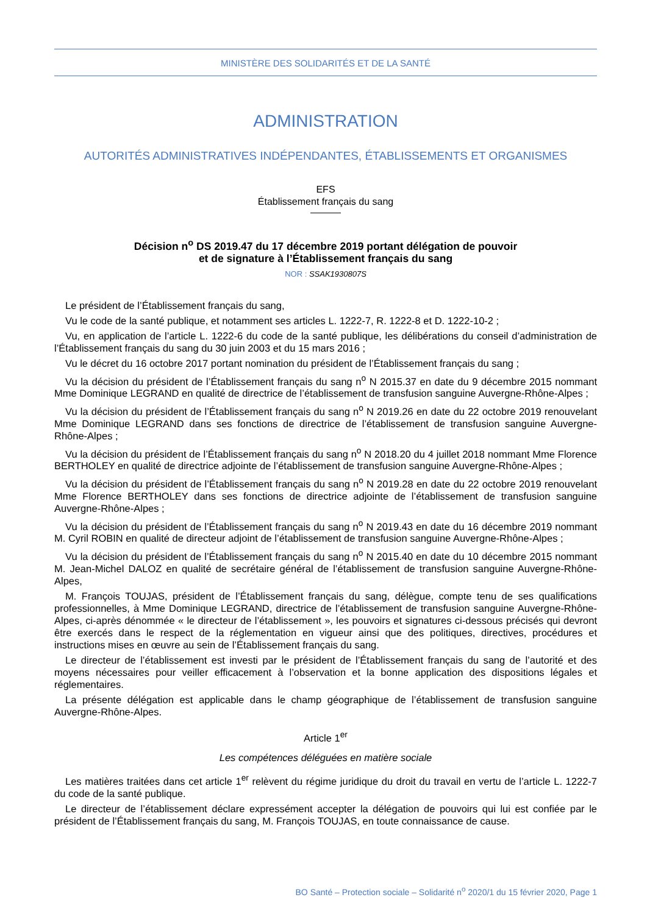MINISTÈRE DES SOLIDARITÉS ET DE LA SANTÉ
ADMINISTRATION
AUTORITÉS ADMINISTRATIVES INDÉPENDANTES, ÉTABLISSEMENTS ET ORGANISMES
EFS
Établissement français du sang
Décision n<sup>o</sup> DS 2019.47 du 17 décembre 2019 portant délégation de pouvoir
et de signature à l’Établissement français du sang
NOR : SSAK1930807S
Le président de l’Établissement français du sang,
Vu le code de la santé publique, et notamment ses articles L. 1222-7, R. 1222-8 et D. 1222-10-2 ;
Vu, en application de l’article L. 1222-6 du code de la santé publique, les délibérations du conseil d’administration de l’Établissement français du sang du 30 juin 2003 et du 15 mars 2016 ;
Vu le décret du 16 octobre 2017 portant nomination du président de l’Établissement français du sang ;
Vu la décision du président de l’Établissement français du sang n<sup>o</sup> N 2015.37 en date du 9 décembre 2015 nommant Mme Dominique LEGRAND en qualité de directrice de l’établissement de transfusion sanguine Auvergne-Rhône-Alpes ;
Vu la décision du président de l’Établissement français du sang n<sup>o</sup> N 2019.26 en date du 22 octobre 2019 renouvelant Mme Dominique LEGRAND dans ses fonctions de directrice de l’établissement de transfusion sanguine Auvergne-Rhône-Alpes ;
Vu la décision du président de l’Établissement français du sang n<sup>o</sup> N 2018.20 du 4 juillet 2018 nommant Mme Florence BERTHOLEY en qualité de directrice adjointe de l’établissement de transfusion sanguine Auvergne-Rhône-Alpes ;
Vu la décision du président de l’Établissement français du sang n<sup>o</sup> N 2019.28 en date du 22 octobre 2019 renouvelant Mme Florence BERTHOLEY dans ses fonctions de directrice adjointe de l’établissement de transfusion sanguine Auvergne-Rhône-Alpes ;
Vu la décision du président de l’Établissement français du sang n<sup>o</sup> N 2019.43 en date du 16 décembre 2019 nommant M. Cyril ROBIN en qualité de directeur adjoint de l’établissement de transfusion sanguine Auvergne-Rhône-Alpes ;
Vu la décision du président de l’Établissement français du sang n<sup>o</sup> N 2015.40 en date du 10 décembre 2015 nommant M. Jean-Michel DALOZ en qualité de secrétaire général de l’établissement de transfusion sanguine Auvergne-Rhône-Alpes,
M. François TOUJAS, président de l’Établissement français du sang, délègue, compte tenu de ses qualifications professionnelles, à Mme Dominique LEGRAND, directrice de l’établissement de transfusion sanguine Auvergne-Rhône-Alpes, ci-après dénommée « le directeur de l’établissement », les pouvoirs et signatures ci-dessous précisés qui devront être exercés dans le respect de la réglementation en vigueur ainsi que des politiques, directives, procédures et instructions mises en œuvre au sein de l’Établissement français du sang.
Le directeur de l’établissement est investi par le président de l’Établissement français du sang de l’autorité et des moyens nécessaires pour veiller efficacement à l’observation et la bonne application des dispositions légales et réglementaires.
La présente délégation est applicable dans le champ géographique de l’établissement de transfusion sanguine Auvergne-Rhône-Alpes.
Article 1<sup>er</sup>
Les compétences déléguées en matière sociale
Les matières traitées dans cet article 1<sup>er</sup> relèvent du régime juridique du droit du travail en vertu de l’article L. 1222-7 du code de la santé publique.
Le directeur de l’établissement déclare expressément accepter la délégation de pouvoirs qui lui est confiée par le président de l’Établissement français du sang, M. François TOUJAS, en toute connaissance de cause.
BO Santé – Protection sociale – Solidarité n<sup>o</sup> 2020/1 du 15 février 2020, Page 1